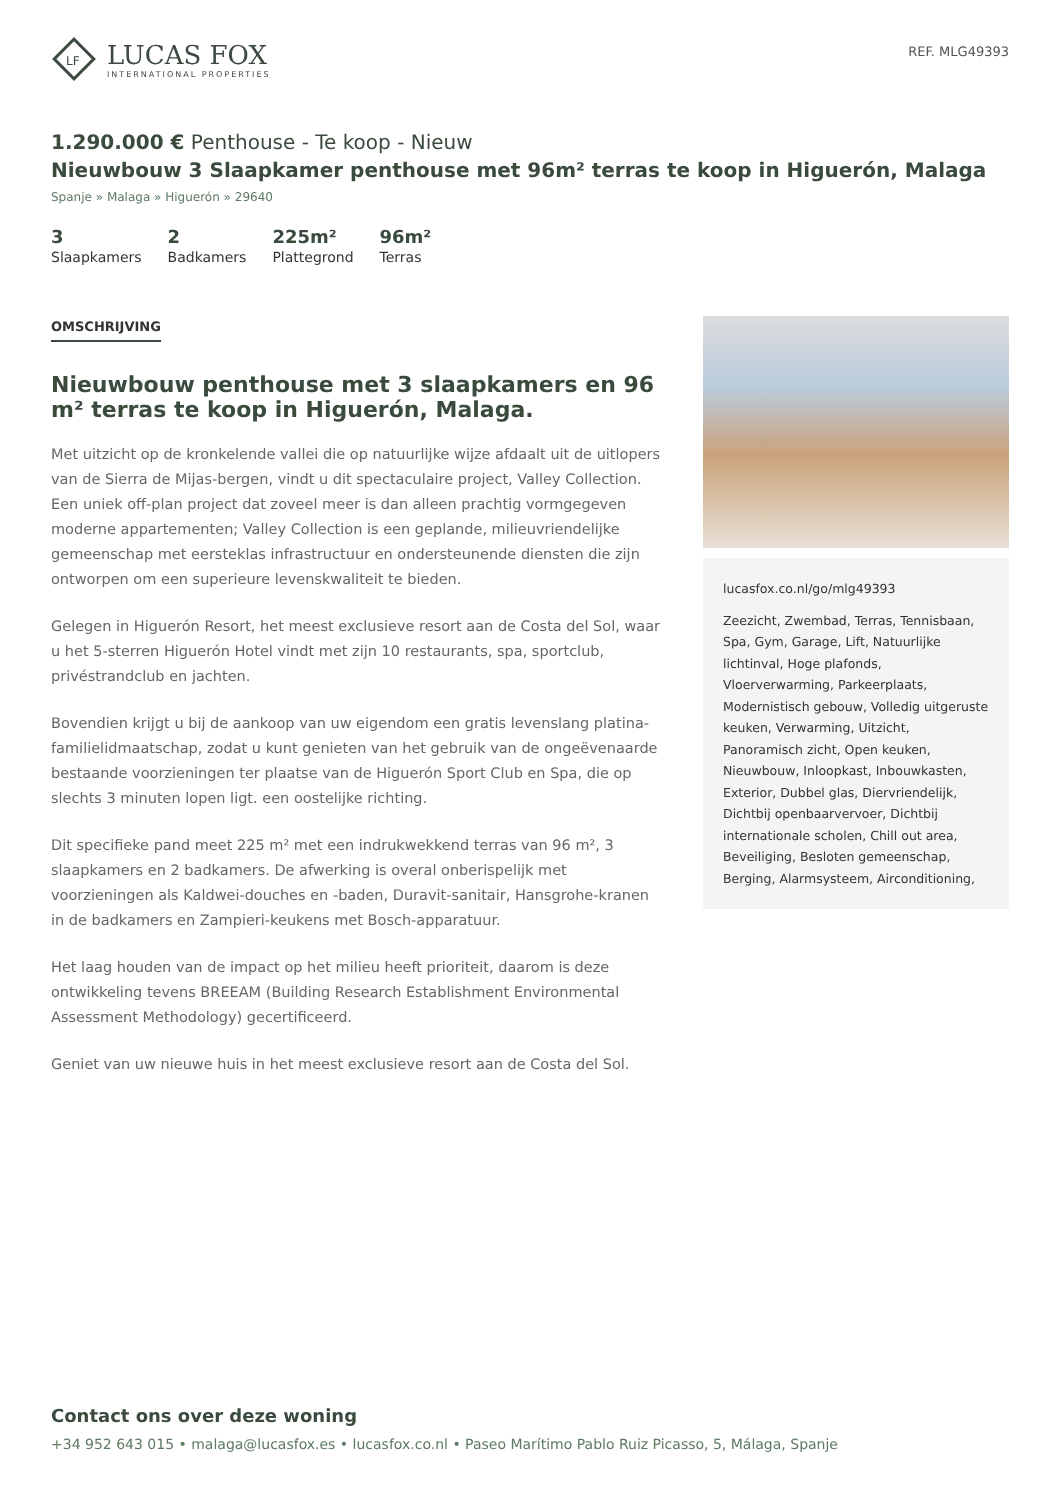LF
LUCAS FOX
INTERNATIONAL PROPERTIES
REF. MLG49393
1.290.000 € Penthouse - Te koop - Nieuw
Nieuwbouw 3 Slaapkamer penthouse met 96m² terras te koop in Higuerón, Malaga
Spanje » Malaga » Higuerón » 29640
3
Slaapkamers
2
Badkamers
225m²
Plattegrond
96m²
Terras
OMSCHRIJVING
Nieuwbouw penthouse met 3 slaapkamers en 96 m² terras te koop in Higuerón, Malaga.
Met uitzicht op de kronkelende vallei die op natuurlijke wijze afdaalt uit de uitlopers van de Sierra de Mijas-bergen, vindt u dit spectaculaire project, Valley Collection. Een uniek off-plan project dat zoveel meer is dan alleen prachtig vormgegeven moderne appartementen; Valley Collection is een geplande, milieuvriendelijke gemeenschap met eersteklas infrastructuur en ondersteunende diensten die zijn ontworpen om een superieure levenskwaliteit te bieden.
Gelegen in Higuerón Resort, het meest exclusieve resort aan de Costa del Sol, waar u het 5-sterren Higuerón Hotel vindt met zijn 10 restaurants, spa, sportclub, privéstrandclub en jachten.
Bovendien krijgt u bij de aankoop van uw eigendom een gratis levenslang platina-familielidmaatschap, zodat u kunt genieten van het gebruik van de ongeëvenaarde bestaande voorzieningen ter plaatse van de Higuerón Sport Club en Spa, die op slechts 3 minuten lopen ligt. een oostelijke richting.
Dit specifieke pand meet 225 m² met een indrukwekkend terras van 96 m², 3 slaapkamers en 2 badkamers. De afwerking is overal onberispelijk met voorzieningen als Kaldwei-douches en -baden, Duravit-sanitair, Hansgrohe-kranen in de badkamers en Zampieri-keukens met Bosch-apparatuur.
Het laag houden van de impact op het milieu heeft prioriteit, daarom is deze ontwikkeling tevens BREEAM (Building Research Establishment Environmental Assessment Methodology) gecertificeerd.
Geniet van uw nieuwe huis in het meest exclusieve resort aan de Costa del Sol.
lucasfox.co.nl/go/mlg49393
Zeezicht, Zwembad, Terras, Tennisbaan, Spa, Gym, Garage, Lift, Natuurlijke lichtinval, Hoge plafonds, Vloerverwarming, Parkeerplaats, Modernistisch gebouw, Volledig uitgeruste keuken, Verwarming, Uitzicht, Panoramisch zicht, Open keuken, Nieuwbouw, Inloopkast, Inbouwkasten, Exterior, Dubbel glas, Diervriendelijk, Dichtbij openbaarvervoer, Dichtbij internationale scholen, Chill out area, Beveiliging, Besloten gemeenschap, Berging, Alarmsysteem, Airconditioning,
Contact ons over deze woning
+34 952 643 015 • malaga@lucasfox.es • lucasfox.co.nl • Paseo Marítimo Pablo Ruiz Picasso, 5, Málaga, Spanje